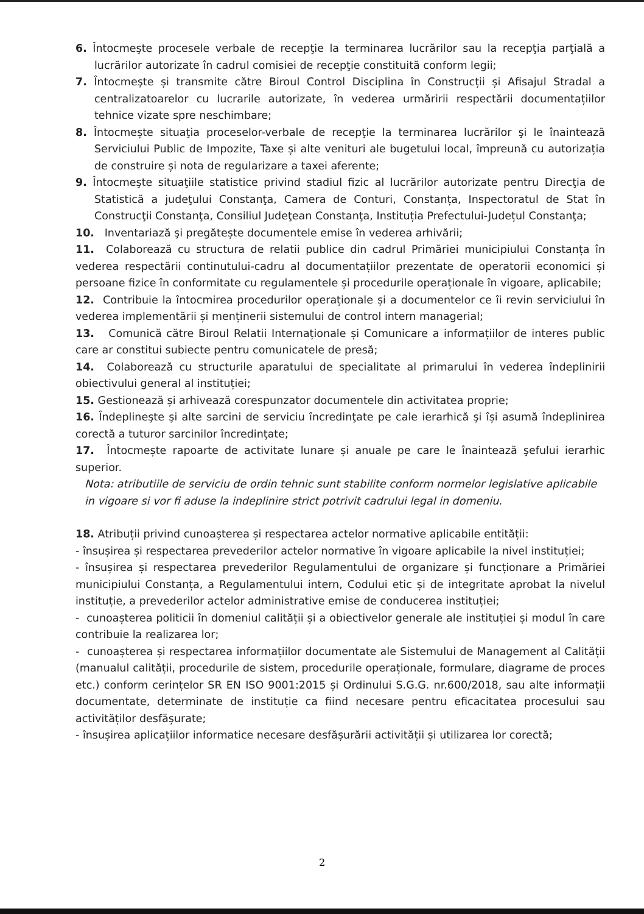6. Întocmeşte procesele verbale de recepţie la terminarea lucrărilor sau la recepţia parţială a lucrărilor autorizate în cadrul comisiei de recepţie constituită conform legii;
7. Întocmeşte și transmite către Biroul Control Disciplina în Construcții și Afisajul Stradal a centralizatoarelor cu lucrarile autorizate, în vederea urmăririi respectării documentațiilor tehnice vizate spre neschimbare;
8. Întocmește situaţia proceselor-verbale de recepţie la terminarea lucrărilor şi le înaintează Serviciului Public de Impozite, Taxe și alte venituri ale bugetului local, împreună cu autorizația de construire și nota de regularizare a taxei aferente;
9. Întocmeşte situaţiile statistice privind stadiul fizic al lucrărilor autorizate pentru Direcţia de Statistică a judeţului Constanţa, Camera de Conturi, Constanța, Inspectoratul de Stat în Construcţii Constanţa, Consiliul Judeţean Constanţa, Instituția Prefectului-Județul Constanţa;
10. Inventariază şi pregătește documentele emise în vederea arhivării;
11. Colaborează cu structura de relatii publice din cadrul Primăriei municipiului Constanța în vederea respectării continutului-cadru al documentațiilor prezentate de operatorii economici și persoane fizice în conformitate cu regulamentele și procedurile operaționale în vigoare, aplicabile;
12. Contribuie la întocmirea procedurilor operaționale și a documentelor ce îi revin serviciului în vederea implementării și menținerii sistemului de control intern managerial;
13. Comunică către Biroul Relatii Internaționale și Comunicare a informațiilor de interes public care ar constitui subiecte pentru comunicatele de presă;
14. Colaborează cu structurile aparatului de specialitate al primarului în vederea îndeplinirii obiectivului general al instituției;
15. Gestionează și arhivează corespunzator documentele din activitatea proprie;
16. Îndeplineşte şi alte sarcini de serviciu încredinţate pe cale ierarhică şi își asumă îndeplinirea corectă a tuturor sarcinilor încredinţate;
17. Întocmește rapoarte de activitate lunare și anuale pe care le înaintează şefului ierarhic superior.
Nota: atributiile de serviciu de ordin tehnic sunt stabilite conform normelor legislative aplicabile in vigoare si vor fi aduse la indeplinire strict potrivit cadrului legal in domeniu.
18. Atribuții privind cunoașterea și respectarea actelor normative aplicabile entității:
- însușirea și respectarea prevederilor actelor normative în vigoare aplicabile la nivel instituției;
- însușirea și respectarea prevederilor Regulamentului de organizare și funcționare a Primăriei municipiului Constanța, a Regulamentului intern, Codului etic și de integritate aprobat la nivelul instituție, a prevederilor actelor administrative emise de conducerea instituției;
- cunoașterea politicii în domeniul calității și a obiectivelor generale ale instituției și modul în care contribuie la realizarea lor;
- cunoașterea și respectarea informațiilor documentate ale Sistemului de Management al Calității (manualul calității, procedurile de sistem, procedurile operaționale, formulare, diagrame de proces etc.) conform cerințelor SR EN ISO 9001:2015 și Ordinului S.G.G. nr.600/2018, sau alte informații documentate, determinate de instituție ca fiind necesare pentru eficacitatea procesului sau activităților desfășurate;
- însușirea aplicațiilor informatice necesare desfășurării activității și utilizarea lor corectă;
2